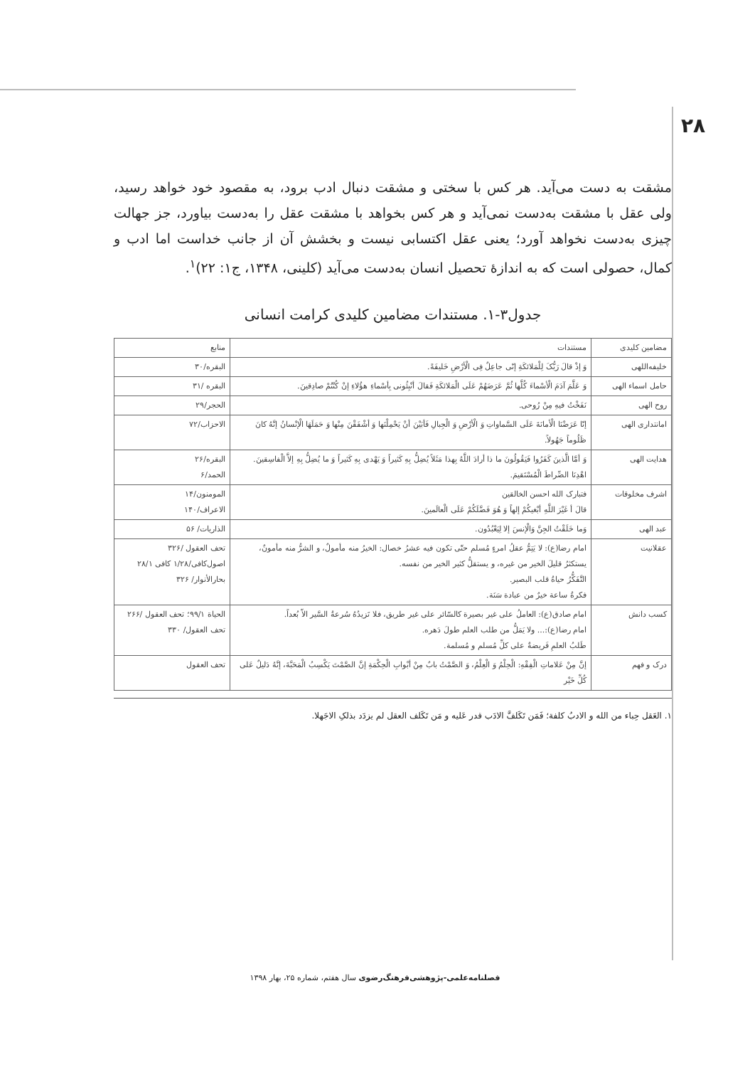۲۸
مشقت به دست می‌آید. هر کس با سختی و مشقت دنبال ادب برود، به مقصود خود خواهد رسید، ولی عقل با مشقت به‌دست نمی‌آید و هر کس بخواهد با مشقت عقل را به‌دست بیاورد، جز جهالت چیزی به‌دست نخواهد آورد؛ یعنی عقل اکتسابی نیست و بخشش آن از جانب خداست اما ادب و کمال، حصولی است که به اندازهٔ تحصیل انسان به‌دست می‌آید (کلینی، ۱۳۴۸، ج۱: ۲۲)<sup>۱</sup>.
جدول۳-۱. مستندات مضامین کلیدی کرامت انسانی
| مضامین کلیدی | مستندات | منابع |
| --- | --- | --- |
| خلیفه‌اللهی | وَ إذْ قالَ رَبُّکَ لِلْمَلائکَةِ إنّی جاعِلٌ فِی الْأرْضِ خَلیفَةً. | البقره/۳۰ |
| حامل اسماء الهی | وَ عَلَّمَ آدَمَ الْأسْماءَ کُلَّها ثُمَّ عَرَضَهُمْ عَلَی الْمَلائکَةِ فَقالَ أنْبِئُونی بِأسْماءِ هؤُلاءِ إنْ کُنْتُمْ صادِقینَ. | البقره /۳۱ |
| روح الهی | نَفَخْتُ فیهِ مِنْ رُوحی. | الحجر/۲۹ |
| امانتداری الهی | إنّا عَرَضْنَا الْأمانَةَ عَلَی السَّماواتِ وَ الْأرْضِ وَ الْجِبالِ فَأبَیْنَ أنْ یَحْمِلْنَها وَ أشْفَقْنَ مِنْها وَ حَمَلَهَا الْإنْسانُ إنَّهُ کانَ ظَلُوماً جَهُولاً. | الاحزاب/۷۲ |
| هدایت الهی | وَ أمَّا الَّذینَ کَفَرُوا فَیَقُولُونَ ما ذا أرادَ اللَّهُ بِهذا مَثَلاً یُضِلُّ بِهِ کَثیراً وَ یَهْدی بِهِ کَثیراً وَ ما یُضِلُّ بِهِ إلاَّ الْفاسِقینَ. اهْدِنَا الصِّراطَ الْمُسْتَقیمَ. | البقره/۲۶ الحمد/۶ |
| اشرف مخلوقات | فتبارک الله احسن الخالقین قالَ أ غَیْرَ اللَّهِ أبْغیکُمْ إلهاً وَ هُوَ فَضَّلَکُمْ عَلَی الْعالَمینَ. | المومنون/۱۴ الاعراف/۱۴۰ |
| عبد الهی | وَما خَلَقْتُ الجِنَّ وَالْإنسَ إلا لِیَعْبُدُون. | الذاریات/ ۵۶ |
| عقلانیت | امام رضا(ع): لا یَتِمُّ عقلُ امرءٍ مُسلم حتّی تکون فیه عشرُ خصال: الخیرُ منه مأمولٌ، و الشرُّ منه مأمونٌ، یستکثرُ قلیلَ الخیر من غیره، و یستقلُّ کثیر الخیر من نفسه. التَّفَکُّرُ حیاةُ قلب البصیر. فکرةُ ساعة خیرٌ من عبادة سَنَة. | تحف العقول /۳۲۶ اصول‌کافی/۱/۲۸ کافی ۲۸/۱ بحارالأنوار/ ۳۲۶ |
| کسب دانش | امام صادق(ع): العاملُ علی غیر بصیرة کالسّائر علی غیر طریق، فلا تَزیدُهُ سُرعةُ السَّیر الاّ بُعداً. امام رضا(ع):... ولا یَمَلُّ من طلب العلم طولَ دَهره. طَلبُ العلمِ فَریضةٌ علی کلِّ مُسلم و مُسلمة. | الحیاة ۹۹/۱؛ تحف العقول /۲۶۶ تحف العقول/ ۳۳۰ |
| درک و فهم | إنَّ مِنْ عَلاماتِ الْفِقْهِ: الْحِلْمُ وَ الْعِلْمُ، وَ الصَّمْتُ بابٌ مِنْ أبْوابِ الْحِکْمَةِ إنَّ الصَّمْتَ یَکْسِبُ الْمَحَبَّةَ، إنَّهُ دَلیلٌ عَلی کُلِّ خَیْر | تحف العقول |
۱. العَقل حِباء من الله و الادبُ کلفة؛ فَمَن تَکَلفَّ الادَب قدر عَلیه و مَن تَکَلف العقل لم یزدَد بذلکِ الاجَهلا.
فصلنامه‌علمی-پژوهشی‌فرهنگ‌رضوی سال هفتم، شماره ۲۵، بهار ۱۳۹۸